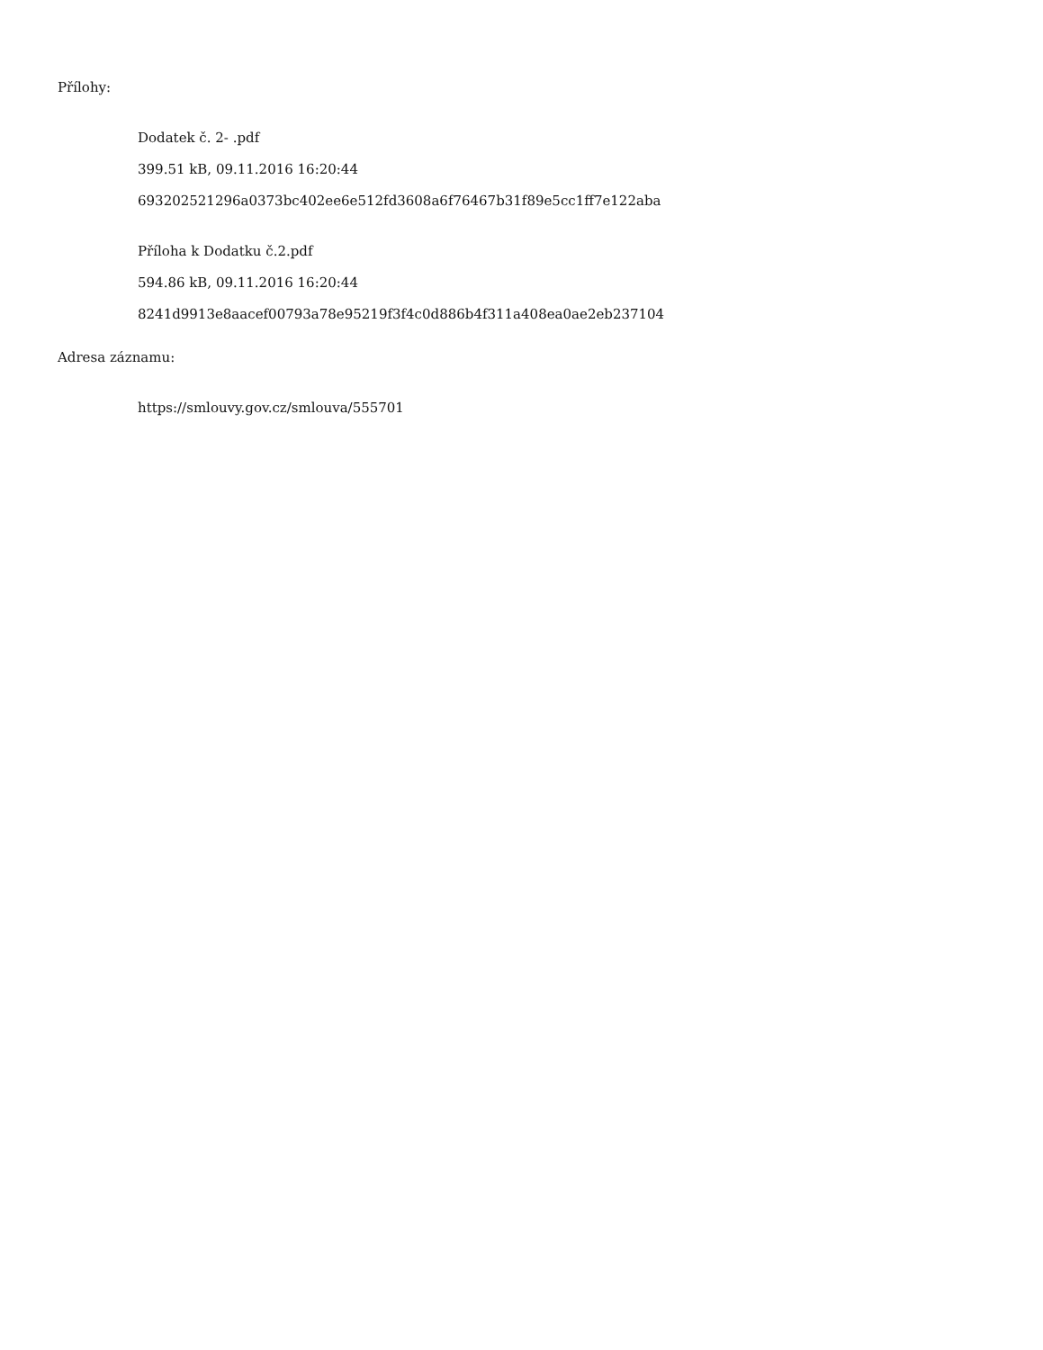Přílohy:
Dodatek č. 2- .pdf
399.51 kB, 09.11.2016 16:20:44
693202521296a0373bc402ee6e512fd3608a6f76467b31f89e5cc1ff7e122aba
Příloha k Dodatku č.2.pdf
594.86 kB, 09.11.2016 16:20:44
8241d9913e8aacef00793a78e95219f3f4c0d886b4f311a408ea0ae2eb237104
Adresa záznamu:
https://smlouvy.gov.cz/smlouva/555701